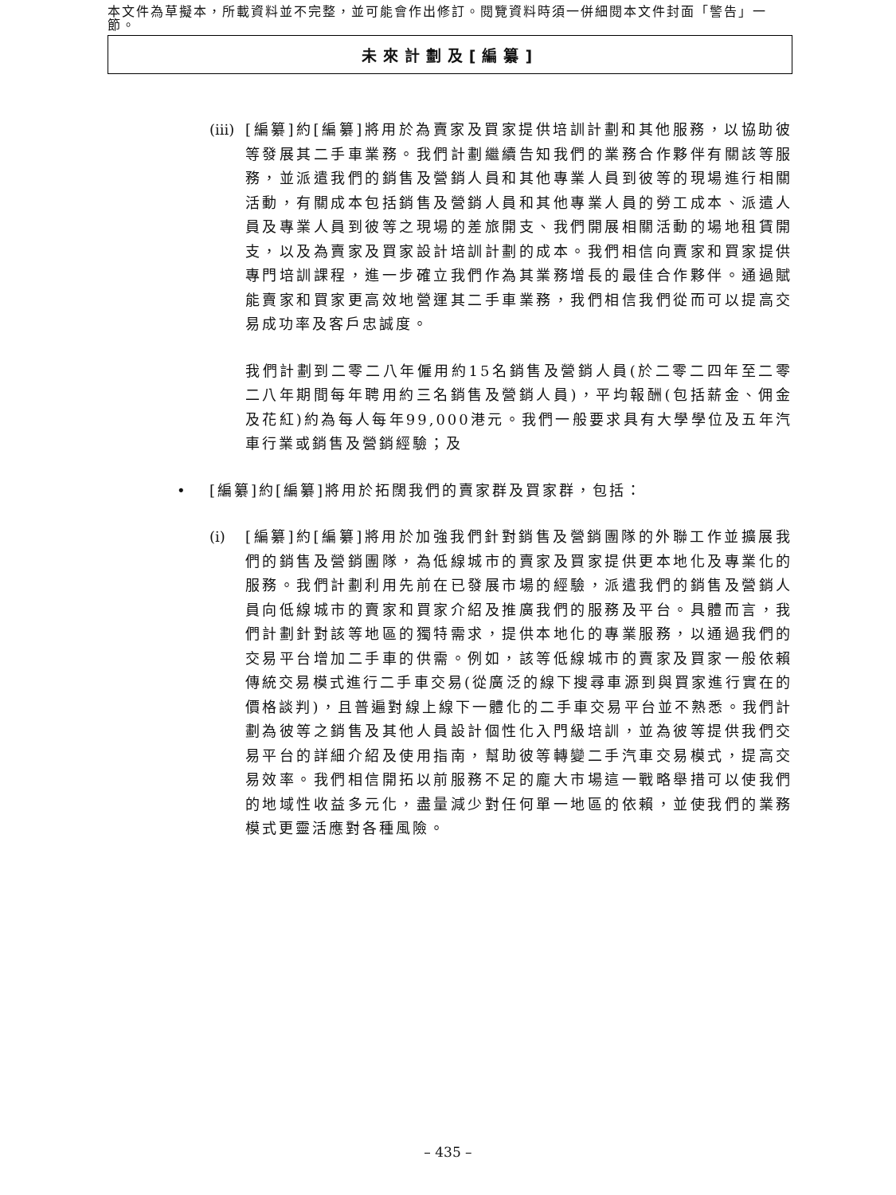本文件為草擬本，所載資料並不完整，並可能會作出修訂。閱覽資料時須一併細閱本文件封面「警告」一節。
未來計劃及[編纂]
(iii)
[編纂]約[編纂]將用於為賣家及買家提供培訓計劃和其他服務，以協助彼等發展其二手車業務。我們計劃繼續告知我們的業務合作夥伴有關該等服務，並派遣我們的銷售及營銷人員和其他專業人員到彼等的現場進行相關活動，有關成本包括銷售及營銷人員和其他專業人員的勞工成本、派遣人員及專業人員到彼等之現場的差旅開支、我們開展相關活動的場地租賃開支，以及為賣家及買家設計培訓計劃的成本。我們相信向賣家和買家提供專門培訓課程，進一步確立我們作為其業務增長的最佳合作夥伴。通過賦能賣家和買家更高效地營運其二手車業務，我們相信我們從而可以提高交易成功率及客戶忠誠度。
我們計劃到二零二八年僱用約15名銷售及營銷人員(於二零二四年至二零二八年期間每年聘用約三名銷售及營銷人員)，平均報酬(包括薪金、佣金及花紅)約為每人每年99,000港元。我們一般要求具有大學學位及五年汽車行業或銷售及營銷經驗；及
• [編纂]約[編纂]將用於拓闊我們的賣家群及買家群，包括：
(i) [編纂]約[編纂]將用於加強我們針對銷售及營銷團隊的外聯工作並擴展我們的銷售及營銷團隊，為低線城市的賣家及買家提供更本地化及專業化的服務。我們計劃利用先前在已發展市場的經驗，派遣我們的銷售及營銷人員向低線城市的賣家和買家介紹及推廣我們的服務及平台。具體而言，我們計劃針對該等地區的獨特需求，提供本地化的專業服務，以通過我們的交易平台增加二手車的供需。例如，該等低線城市的賣家及買家一般依賴傳統交易模式進行二手車交易(從廣泛的線下搜尋車源到與買家進行實在的價格談判)，且普遍對線上線下一體化的二手車交易平台並不熟悉。我們計劃為彼等之銷售及其他人員設計個性化入門級培訓，並為彼等提供我們交易平台的詳細介紹及使用指南，幫助彼等轉變二手汽車交易模式，提高交易效率。我們相信開拓以前服務不足的龐大市場這一戰略舉措可以使我們的地域性收益多元化，盡量減少對任何單一地區的依賴，並使我們的業務模式更靈活應對各種風險。
– 435 –